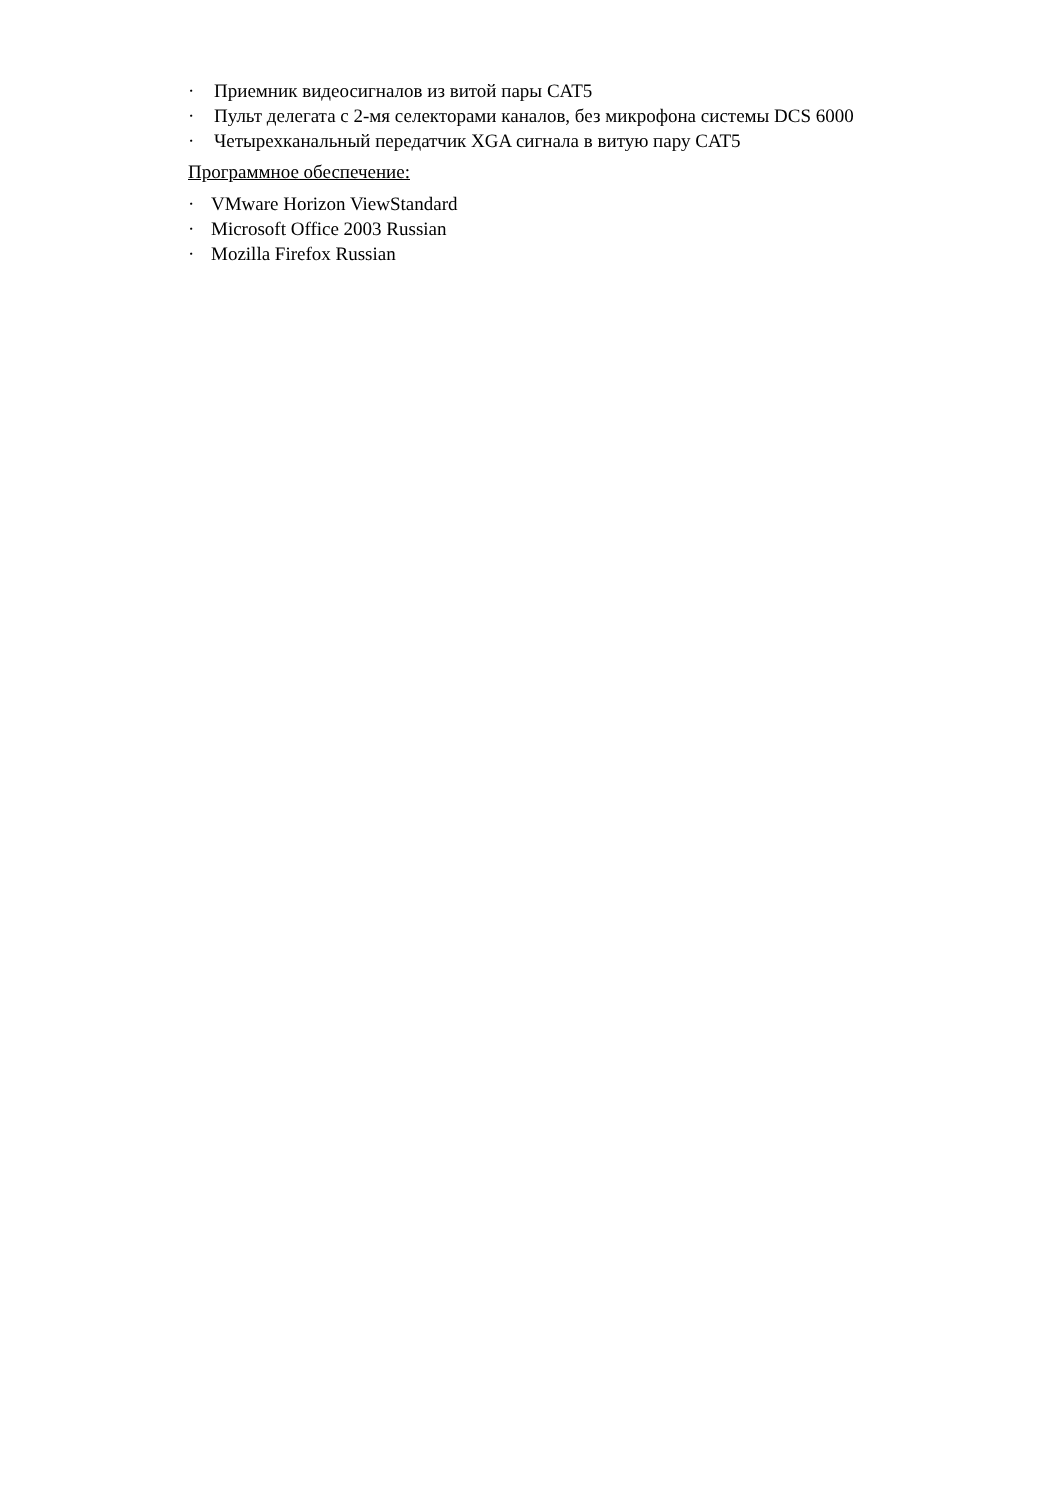· Приемник видеосигналов из витой пары CAT5
· Пульт делегата с 2-мя селекторами каналов, без микрофона системы DCS 6000
· Четырехканальный передатчик XGA сигнала в витую пару CAT5
Программное обеспечение:
· VMware Horizon ViewStandard
· Microsoft Office 2003 Russian
· Mozilla Firefox Russian